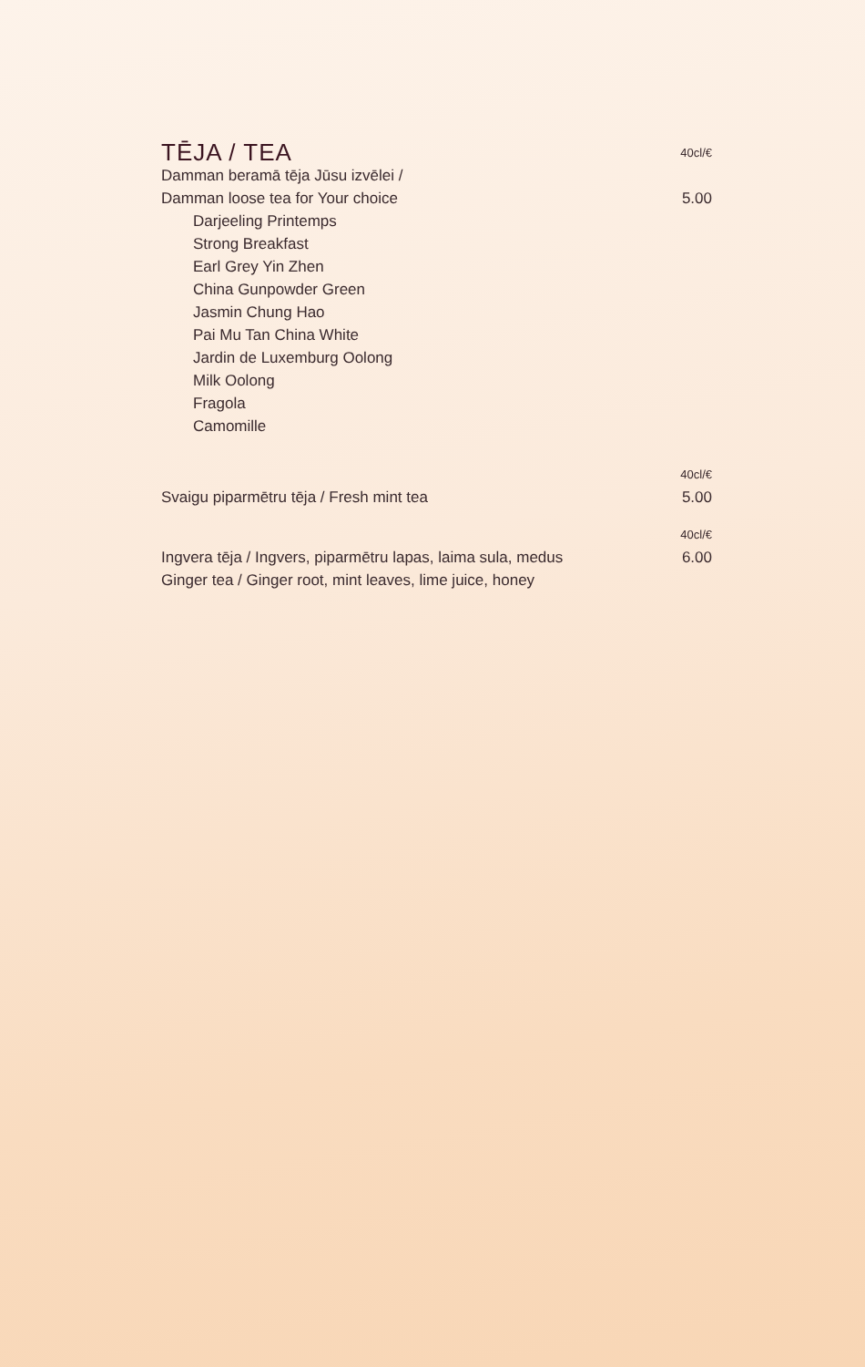TĒJA / TEA
40cl/€
Damman beramā tēja Jūsu izvēlei /
Damman loose tea for Your choice 5.00
Darjeeling Printemps
Strong Breakfast
Earl Grey Yin Zhen
China Gunpowder Green
Jasmin Chung Hao
Pai Mu Tan China White
Jardin de Luxemburg Oolong
Milk Oolong
Fragola
Camomille
40cl/€
Svaigu piparmētru tēja / Fresh mint tea 5.00
40cl/€
Ingvera tēja / Ingvers, piparmētru lapas, laima sula, medus 6.00
Ginger tea / Ginger root, mint leaves, lime juice, honey